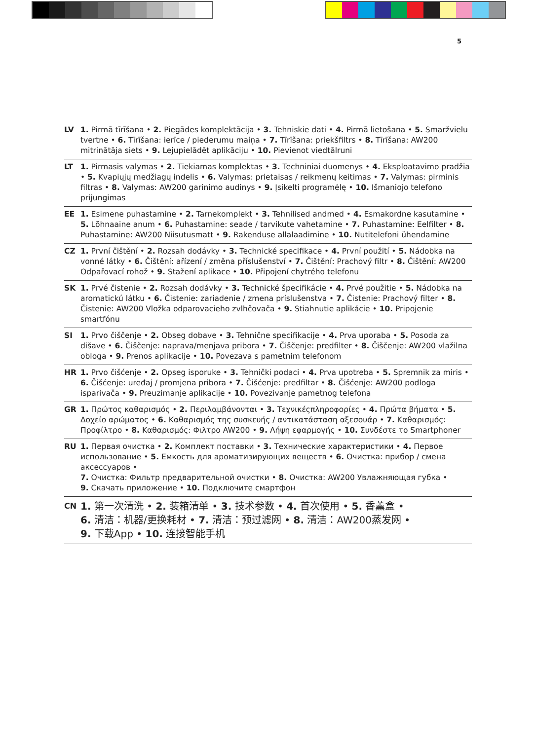5
LV 1. Pirmā tīrīšana • 2. Piegādes komplektācija • 3. Tehniskie dati • 4. Pirmā lietošana • 5. Smaržvielu tvertne • 6. Tīrīšana: ierīce / piederumu maiņa • 7. Tīrīšana: priekšfiltrs • 8. Tīrīšana: AW200 mitrinātāja siets • 9. Lejupielādēt aplikāciju • 10. Pievienot viedtālruni
LT 1. Pirmasis valymas • 2. Tiekiamas komplektas • 3. Techniniai duomenys • 4. Eksploatavimo pradžia • 5. Kvapiųjų medžiagų indelis • 6. Valymas: prietaisas / reikmenų keitimas • 7. Valymas: pirminis filtras • 8. Valymas: AW200 garinimo audinys • 9. Įsikelti programėlę • 10. Išmaniojo telefono prijungimas
EE 1. Esimene puhastamine • 2. Tarnekomplekt • 3. Tehnilised andmed • 4. Esmakordne kasutamine • 5. Lõhnaaine anum • 6. Puhastamine: seade / tarvikute vahetamine • 7. Puhastamine: Eelfilter • 8. Puhastamine: AW200 Niisutusmatt • 9. Rakenduse allalaadimine • 10. Nutitelefoni ühendamine
CZ 1. První čištění • 2. Rozsah dodávky • 3. Technické specifikace • 4. První použití • 5. Nádobka na vonné látky • 6. Čištění: ařízení / změna příslušenství • 7. Čištění: Prachový filtr • 8. Čištění: AW200 Odpařovací rohož • 9. Stažení aplikace • 10. Připojení chytrého telefonu
SK 1. Prvé čistenie • 2. Rozsah dodávky • 3. Technické špecifikácie • 4. Prvé použitie • 5. Nádobka na aromatickú látku • 6. Čistenie: zariadenie / zmena príslušenstva • 7. Čistenie: Prachový filter • 8. Čistenie: AW200 Vložka odparovacieho zvlhčovača • 9. Stiahnutie aplikácie • 10. Pripojenie smartfónu
SI 1. Prvo čiščenje • 2. Obseg dobave • 3. Tehnične specifikacije • 4. Prva uporaba • 5. Posoda za dišave • 6. Čiščenje: naprava/menjava pribora • 7. Čiščenje: predfilter • 8. Čiščenje: AW200 vlažilna obloga • 9. Prenos aplikacije • 10. Povezava s pametnim telefonom
HR 1. Prvo čišćenje • 2. Opseg isporuke • 3. Tehnički podaci • 4. Prva upotreba • 5. Spremnik za miris • 6. Čišćenje: uređaj / promjena pribora • 7. Čišćenje: predfiltar • 8. Čišćenje: AW200 podloga isparivača • 9. Preuzimanje aplikacije • 10. Povezivanje pametnog telefona
GR 1. Πρώτος καθαρισμός • 2. Περιλαμβάνονται • 3. Τεχνικέςπληροφορίες • 4. Πρώτα βήματα • 5. Δοχείο αρώματος • 6. Καθαρισμός της συσκευής / αντικατάσταση αξεσουάρ • 7. Καθαρισμός: Προφίλτρο • 8. Καθαρισμός: Φιλτρο AW200 • 9. Λήψη εφαρμογής • 10. Συνδέστε το Smartphoner
RU 1. Первая очистка • 2. Комплект поставки • 3. Технические характеристики • 4. Первое использование • 5. Емкость для ароматизирующих веществ • 6. Очистка: прибор / смена аксессуаров •
7. Очистка: Фильтр предварительной очистки • 8. Очистка: AW200 Увлажняющая губка •
9. Скачать приложение • 10. Подключите смартфон
CN
1. 第一次清洗 • 2. 装箱清单 • 3. 技术参数 • 4. 首次使用 • 5. 香薰盒 •
6. 清洁：机器/更换耗材 • 7. 清洁：预过滤网 • 8. 清洁：AW200蒸发网 •
9. 下载App • 10. 连接智能手机